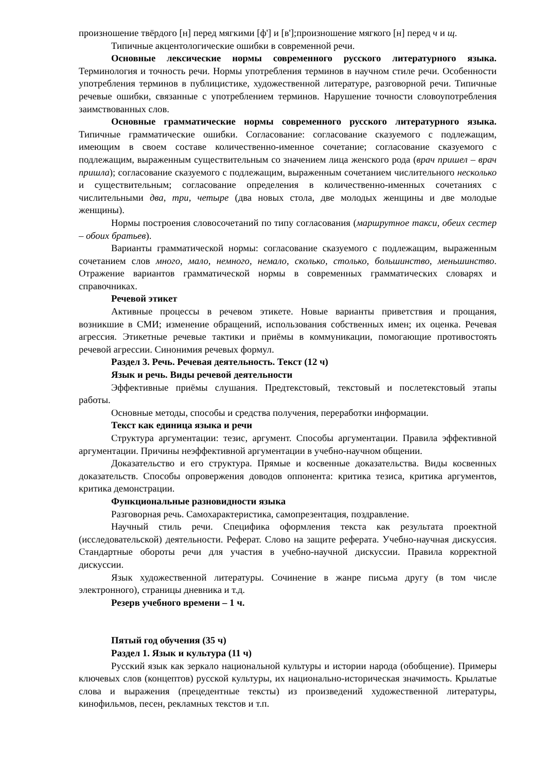произношение твёрдого [н] перед мягкими [ф'] и [в'];произношение мягкого [н] перед ч и щ.
Типичные акцентологические ошибки в современной речи.
Основные лексические нормы современного русского литературного языка. Терминология и точность речи. Нормы употребления терминов в научном стиле речи. Особенности употребления терминов в публицистике, художественной литературе, разговорной речи. Типичные речевые ошибки, связанные с употреблением терминов. Нарушение точности словоупотребления заимствованных слов.
Основные грамматические нормы современного русского литературного языка. Типичные грамматические ошибки. Согласование: согласование сказуемого с подлежащим, имеющим в своем составе количественно-именное сочетание; согласование сказуемого с подлежащим, выраженным существительным со значением лица женского рода (врач пришел – врач пришла); согласование сказуемого с подлежащим, выраженным сочетанием числительного несколько и существительным; согласование определения в количественно-именных сочетаниях с числительными два, три, четыре (два новых стола, две молодых женщины и две молодые женщины).
Нормы построения словосочетаний по типу согласования (маршрутное такси, обеих сестер – обоих братьев).
Варианты грамматической нормы: согласование сказуемого с подлежащим, выраженным сочетанием слов много, мало, немного, немало, сколько, столько, большинство, меньшинство. Отражение вариантов грамматической нормы в современных грамматических словарях и справочниках.
Речевой этикет
Активные процессы в речевом этикете. Новые варианты приветствия и прощания, возникшие в СМИ; изменение обращений, использования собственных имен; их оценка. Речевая агрессия. Этикетные речевые тактики и приёмы в коммуникации, помогающие противостоять речевой агрессии. Синонимия речевых формул.
Раздел 3. Речь. Речевая деятельность. Текст (12 ч)
Язык и речь. Виды речевой деятельности
Эффективные приёмы слушания. Предтекстовый, текстовый и послетекстовый этапы работы.
Основные методы, способы и средства получения, переработки информации.
Текст как единица языка и речи
Структура аргументации: тезис, аргумент. Способы аргументации. Правила эффективной аргументации. Причины неэффективной аргументации в учебно-научном общении.
Доказательство и его структура. Прямые и косвенные доказательства. Виды косвенных доказательств. Способы опровержения доводов оппонента: критика тезиса, критика аргументов, критика демонстрации.
Функциональные разновидности языка
Разговорная речь. Самохарактеристика, самопрезентация, поздравление.
Научный стиль речи. Специфика оформления текста как результата проектной (исследовательской) деятельности. Реферат. Слово на защите реферата. Учебно-научная дискуссия. Стандартные обороты речи для участия в учебно-научной дискуссии. Правила корректной дискуссии.
Язык художественной литературы. Сочинение в жанре письма другу (в том числе электронного), страницы дневника и т.д.
Резерв учебного времени – 1 ч.
Пятый год обучения (35 ч)
Раздел 1. Язык и культура (11 ч)
Русский язык как зеркало национальной культуры и истории народа (обобщение). Примеры ключевых слов (концептов) русской культуры, их национально-историческая значимость. Крылатые слова и выражения (прецедентные тексты) из произведений художественной литературы, кинофильмов, песен, рекламных текстов и т.п.